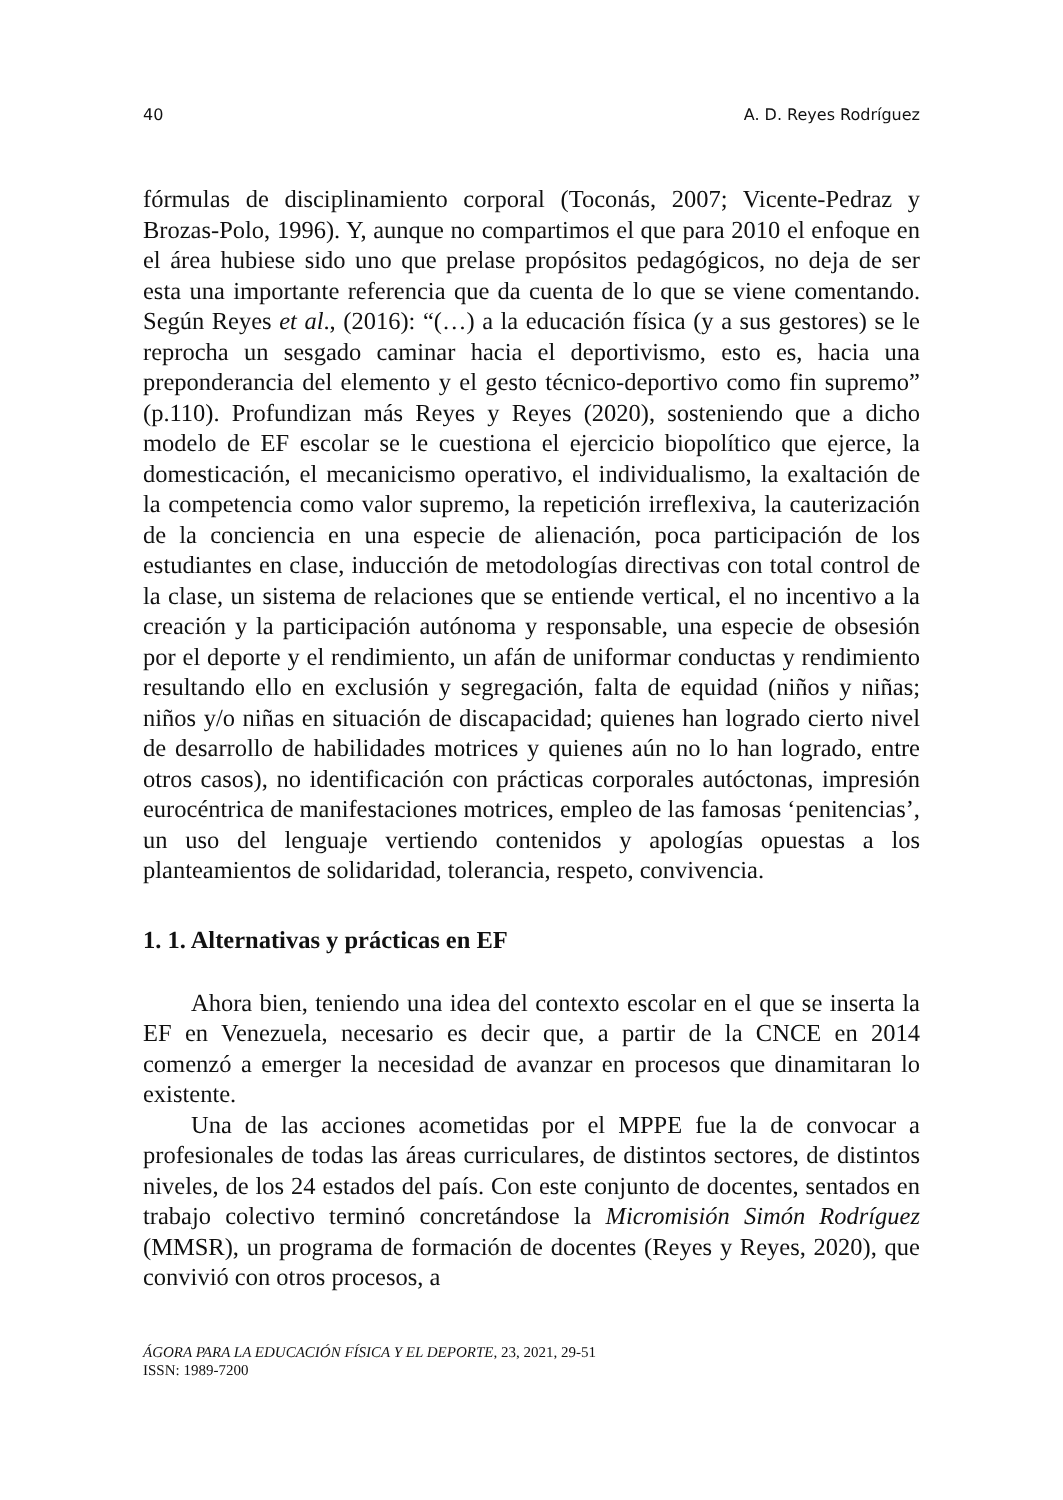40 A. D. Reyes Rodríguez
fórmulas de disciplinamiento corporal (Toconás, 2007; Vicente-Pedraz y Brozas-Polo, 1996). Y, aunque no compartimos el que para 2010 el enfoque en el área hubiese sido uno que prelase propósitos pedagógicos, no deja de ser esta una importante referencia que da cuenta de lo que se viene comentando. Según Reyes et al., (2016): “(…) a la educación física (y a sus gestores) se le reprocha un sesgado caminar hacia el deportivismo, esto es, hacia una preponderancia del elemento y el gesto técnico-deportivo como fin supremo” (p.110). Profundizan más Reyes y Reyes (2020), sosteniendo que a dicho modelo de EF escolar se le cuestiona el ejercicio biopolítico que ejerce, la domesticación, el mecanicismo operativo, el individualismo, la exaltación de la competencia como valor supremo, la repetición irreflexiva, la cauterización de la conciencia en una especie de alienación, poca participación de los estudiantes en clase, inducción de metodologías directivas con total control de la clase, un sistema de relaciones que se entiende vertical, el no incentivo a la creación y la participación autónoma y responsable, una especie de obsesión por el deporte y el rendimiento, un afán de uniformar conductas y rendimiento resultando ello en exclusión y segregación, falta de equidad (niños y niñas; niños y/o niñas en situación de discapacidad; quienes han logrado cierto nivel de desarrollo de habilidades motrices y quienes aún no lo han logrado, entre otros casos), no identificación con prácticas corporales autóctonas, impresión eurocéntrica de manifestaciones motrices, empleo de las famosas ‘penitencias’, un uso del lenguaje vertiendo contenidos y apologías opuestas a los planteamientos de solidaridad, tolerancia, respeto, convivencia.
1. 1. Alternativas y prácticas en EF
Ahora bien, teniendo una idea del contexto escolar en el que se inserta la EF en Venezuela, necesario es decir que, a partir de la CNCE en 2014 comenzó a emerger la necesidad de avanzar en procesos que dinamitaran lo existente.
Una de las acciones acometidas por el MPPE fue la de convocar a profesionales de todas las áreas curriculares, de distintos sectores, de distintos niveles, de los 24 estados del país. Con este conjunto de docentes, sentados en trabajo colectivo terminó concretándose la Micromisión Simón Rodríguez (MMSR), un programa de formación de docentes (Reyes y Reyes, 2020), que convivió con otros procesos, a
ÁGORA PARA LA EDUCACIÓN FÍSICA Y EL DEPORTE, 23, 2021, 29-51
ISSN: 1989-7200